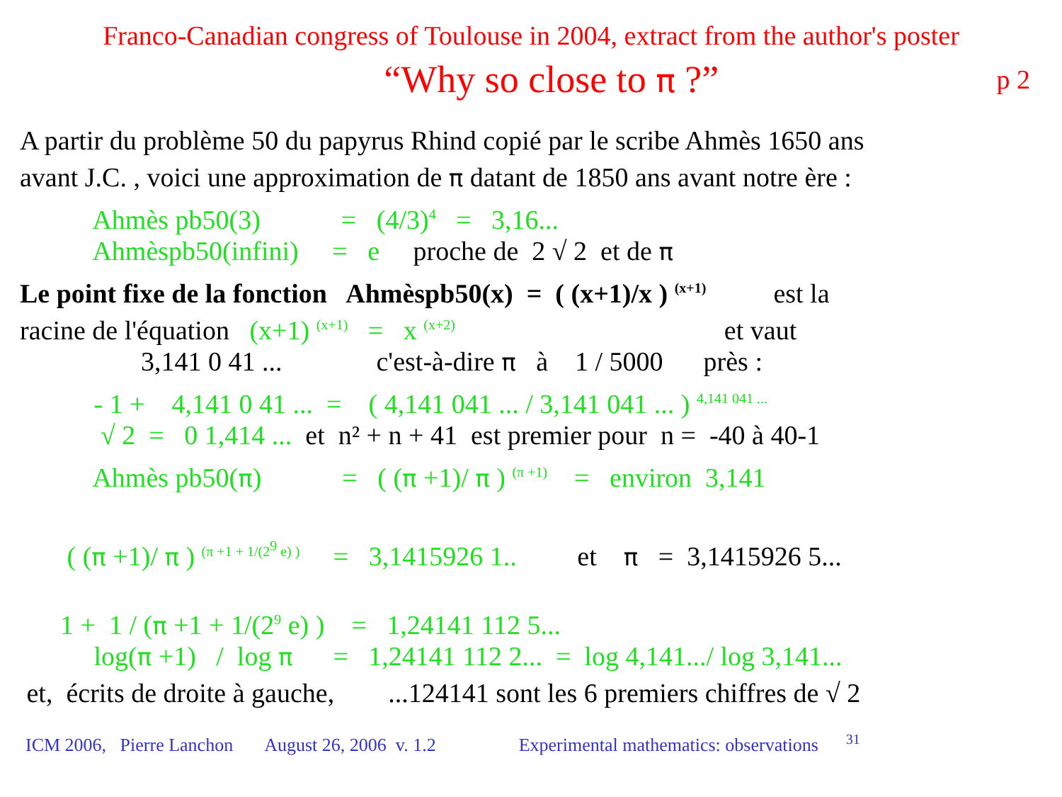Franco-Canadian congress of Toulouse in 2004, extract from the author's poster
“Why so close to π ?” p 2
A partir du problème 50 du papyrus Rhind copié par le scribe Ahmès 1650 ans
avant J.C. , voici une approximation de π datant de 1850 ans avant notre ère :
Ahmès pb50(3) = (4/3)<sup>4</sup> = 3,16...
Ahmèspb50(infini) = e proche de 2 √ 2 et de π
Le point fixe de la fonction Ahmèspb50(x) = ( (x+1)/x ) <sup>(x+1)</sup> est la
racine de l'équation (x+1) <sup>(x+1)</sup> = x <sup>(x+2)</sup> et vaut
3,141 0 41 ... c'est-à-dire π à 1 / 5000 près :
- 1 + 4,141 0 41 ... = ( 4,141 041 ... / 3,141 041 ... ) <sup>4,141 041 ...</sup>
√ 2 = 0 1,414 ... et n² + n + 41 est premier pour n = -40 à 40-1
Ahmès pb50(π) = ( (π +1)/ π ) <sup>(π +1)</sup> = environ 3,141
( (π +1)/ π ) <sup>(π +1 + 1/(2<sup>9</sup> e) )</sup> = 3,1415926 1.. et π = 3,1415926 5...
1 + 1 / (π +1 + 1/(2<sup>9</sup> e) ) = 1,24141 112 5...
log(π +1) / log π = 1,24141 112 2... = log 4,141.../ log 3,141...
et, écrits de droite à gauche, ...124141 sont les 6 premiers chiffres de √ 2
ICM 2006, Pierre Lanchon August 26, 2006 v. 1.2 Experimental mathematics: observations <sup>31</sup>